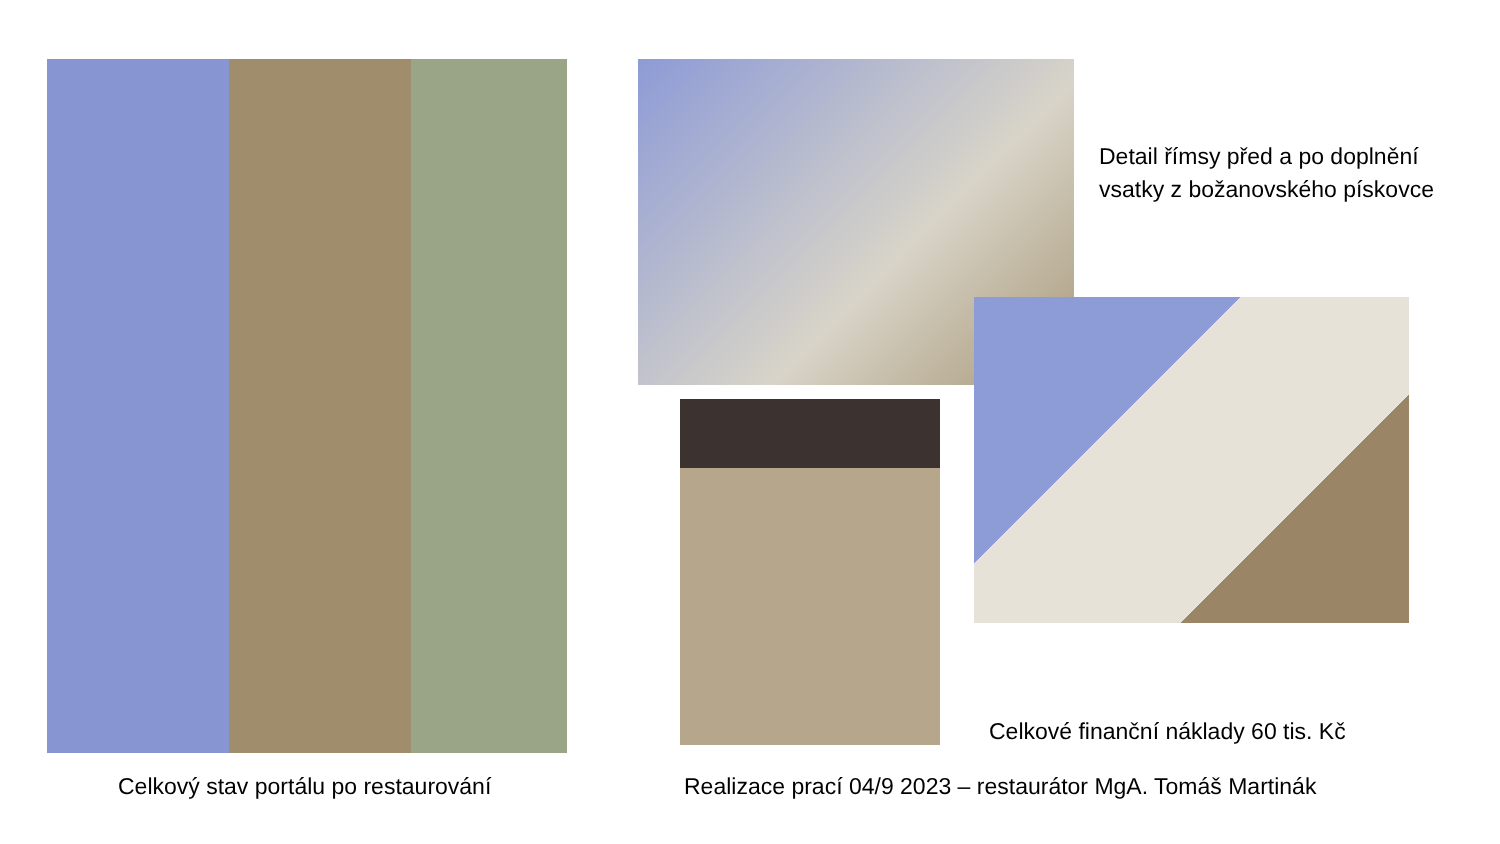Detail římsy před a po doplnění
vsatky z božanovského pískovce
Celkové finanční náklady 60 tis. Kč
Celkový stav portálu po restaurování
Realizace prací 04/9 2023 – restaurátor MgA. Tomáš Martinák